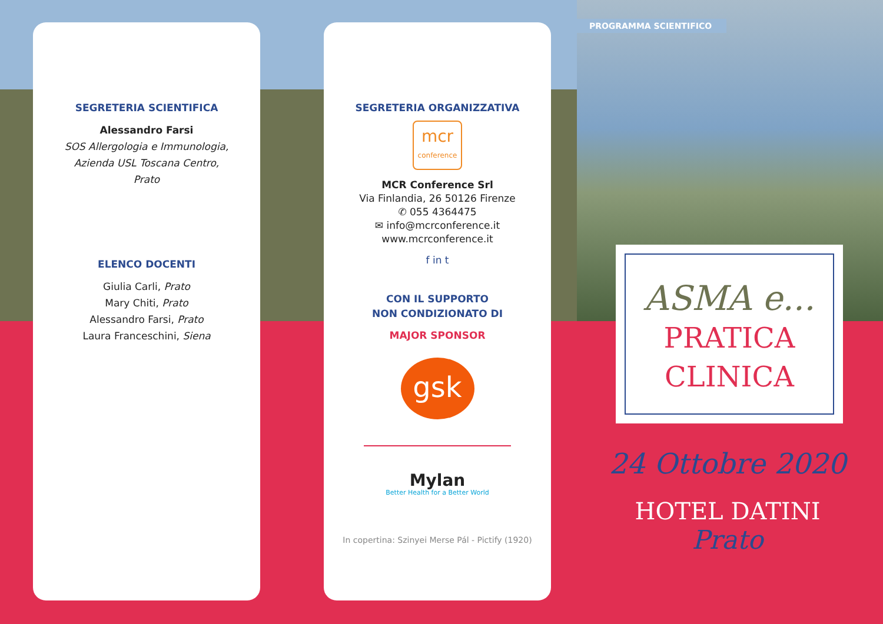SEGRETERIA SCIENTIFICA
Alessandro Farsi
SOS Allergologia e Immunologia,
Azienda USL Toscana Centro,
Prato
ELENCO DOCENTI
Giulia Carli, Prato
Mary Chiti, Prato
Alessandro Farsi, Prato
Laura Franceschini, Siena
SEGRETERIA ORGANIZZATIVA
mcr
conference
MCR Conference Srl
Via Finlandia, 26 50126 Firenze
✆ 055 4364475
✉ info@mcrconference.it
www.mcrconference.it
f in t
CON IL SUPPORTO
NON CONDIZIONATO DI
MAJOR SPONSOR
gsk
Mylan
Better Health for a Better World
In copertina: Szinyei Merse Pál - Pictify (1920)
PROGRAMMA SCIENTIFICO
ASMA e...
PRATICA
CLINICA
24 Ottobre 2020
HOTEL DATINI
Prato